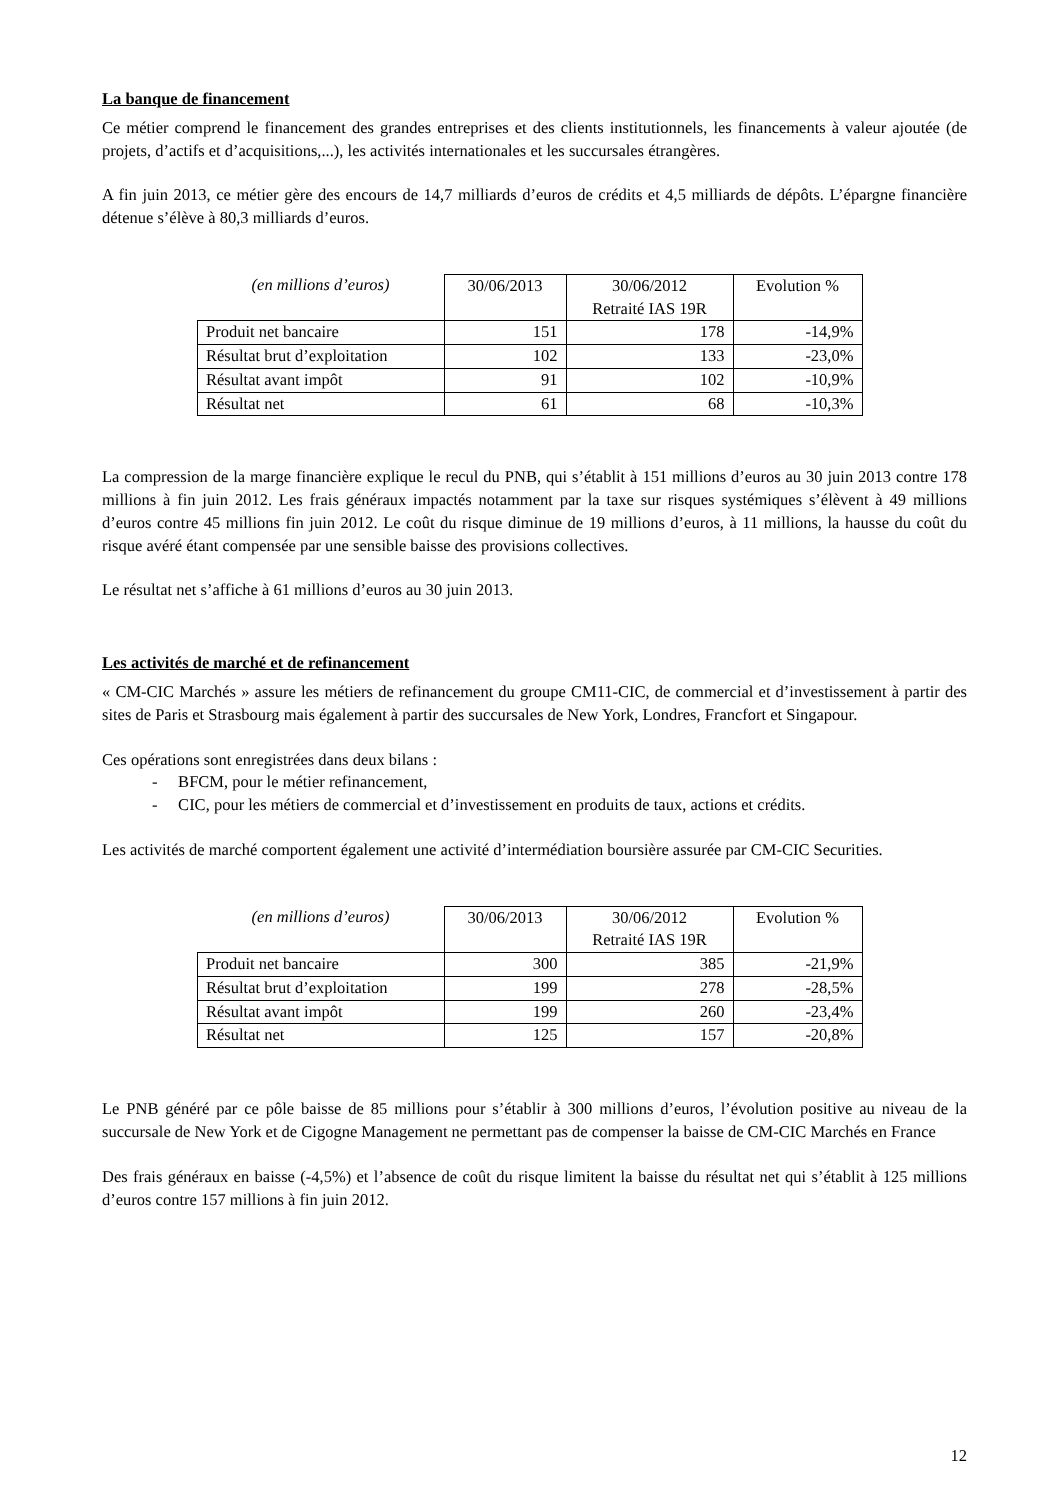La banque de financement
Ce métier comprend le financement des grandes entreprises et des clients institutionnels, les financements à valeur ajoutée (de projets, d’actifs et d’acquisitions,...), les activités internationales et les succursales étrangères.
A fin juin 2013, ce métier gère des encours de 14,7 milliards d’euros de crédits et 4,5 milliards de dépôts. L’épargne financière détenue s’élève à 80,3 milliards d’euros.
| (en millions d’euros) | 30/06/2013 | 30/06/2012 Retraité IAS 19R | Evolution % |
| --- | --- | --- | --- |
| Produit net bancaire | 151 | 178 | -14,9% |
| Résultat brut d’exploitation | 102 | 133 | -23,0% |
| Résultat avant impôt | 91 | 102 | -10,9% |
| Résultat net | 61 | 68 | -10,3% |
La compression de la marge financière explique le recul du PNB, qui s’établit à 151 millions d’euros au 30 juin 2013 contre 178 millions à fin juin 2012. Les frais généraux impactés notamment par la taxe sur risques systémiques s’élèvent à 49 millions d’euros contre 45 millions fin juin 2012. Le coût du risque diminue de 19 millions d’euros, à 11 millions, la hausse du coût du risque avéré étant compensée par une sensible baisse des provisions collectives.
Le résultat net s’affiche à 61 millions d’euros au 30 juin 2013.
Les activités de marché et de refinancement
« CM-CIC Marchés » assure les métiers de refinancement du groupe CM11-CIC, de commercial et d’investissement à partir des sites de Paris et Strasbourg mais également à partir des succursales de New York, Londres, Francfort et Singapour.
Ces opérations sont enregistrées dans deux bilans :
- BFCM, pour le métier refinancement,
- CIC, pour les métiers de commercial et d’investissement en produits de taux, actions et crédits.
Les activités de marché comportent également une activité d’intermédiation boursière assurée par CM-CIC Securities.
| (en millions d’euros) | 30/06/2013 | 30/06/2012 Retraité IAS 19R | Evolution % |
| --- | --- | --- | --- |
| Produit net bancaire | 300 | 385 | -21,9% |
| Résultat brut d’exploitation | 199 | 278 | -28,5% |
| Résultat avant impôt | 199 | 260 | -23,4% |
| Résultat net | 125 | 157 | -20,8% |
Le PNB généré par ce pôle baisse de 85 millions pour s’établir à 300 millions d’euros, l’évolution positive au niveau de la succursale de New York et de Cigogne Management ne permettant pas de compenser la baisse de CM-CIC Marchés en France
Des frais généraux en baisse (-4,5%) et l’absence de coût du risque limitent la baisse du résultat net qui s’établit à 125 millions d’euros contre 157 millions à fin juin 2012.
12